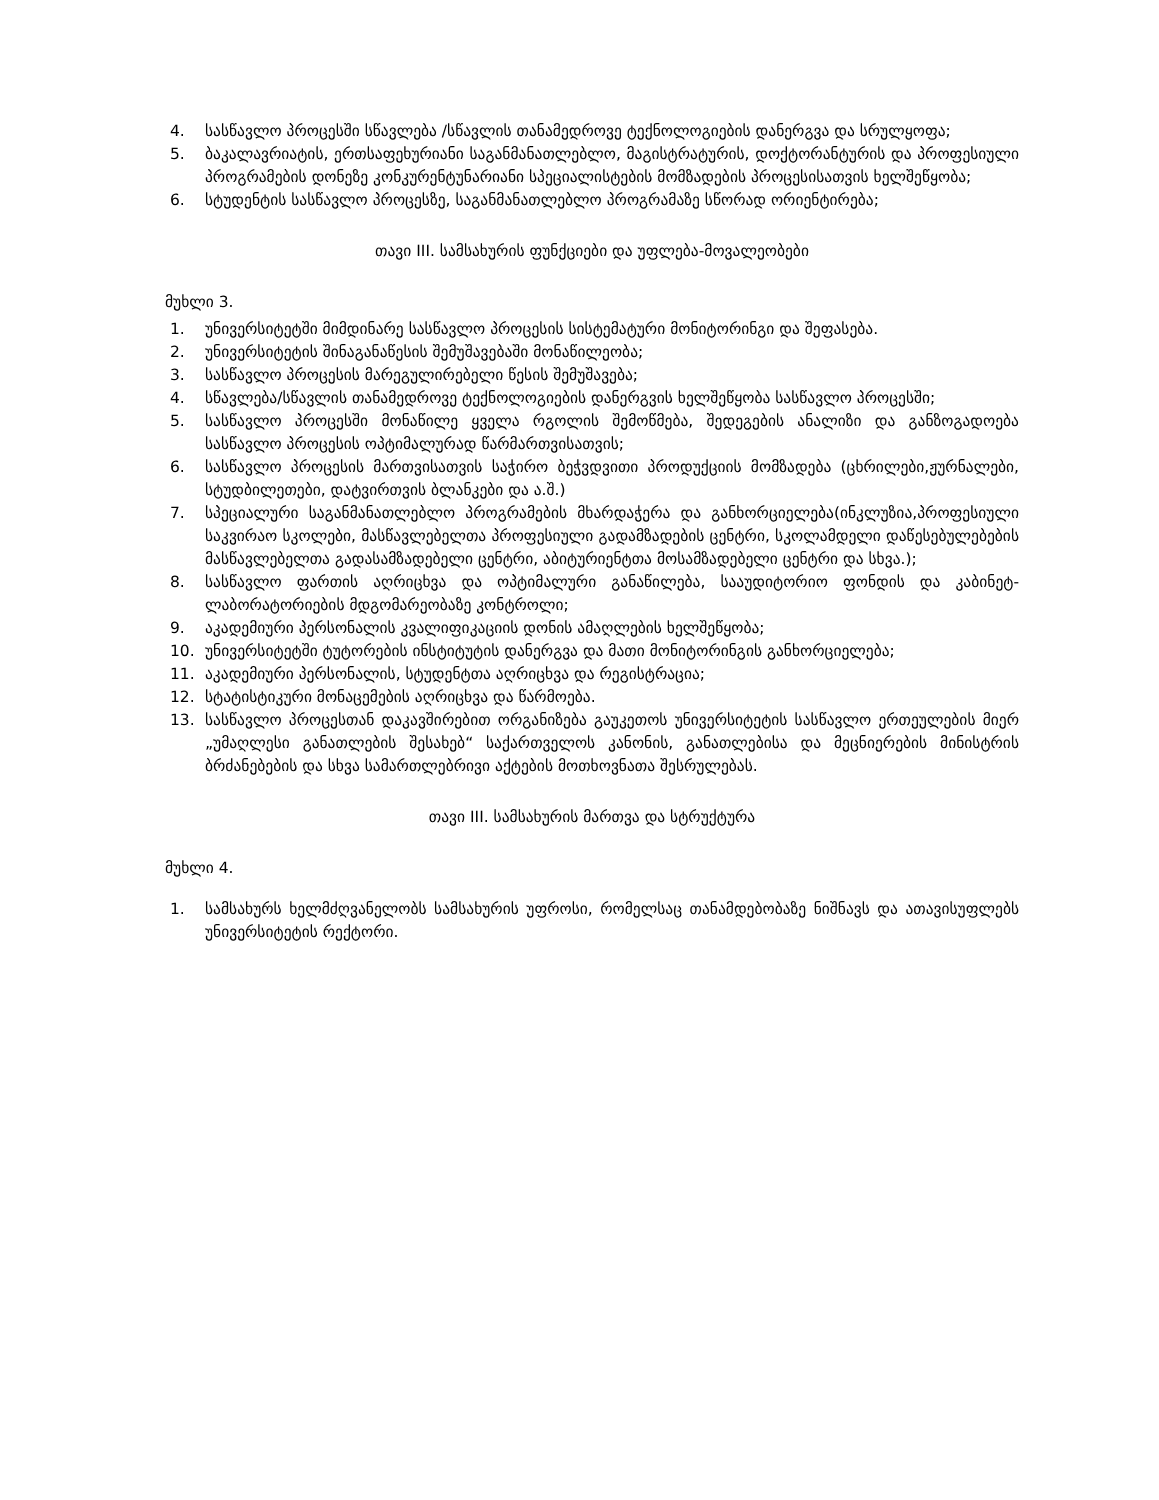4. სასწავლო პროცესში სწავლება /სწავლის თანამედროვე ტექნოლოგიების დანერგვა და სრულყოფა;
5. ბაკალავრიატის, ერთსაფეხურიანი საგანმანათლებლო, მაგისტრატურის, დოქტორანტურის და პროფესიული პროგრამების დონეზე კონკურენტუნარიანი სპეციალისტების მომზადების პროცესისათვის ხელშეწყობა;
6. სტუდენტის სასწავლო პროცესზე, საგანმანათლებლო პროგრამაზე სწორად ორიენტირება;
თავი III. სამსახურის ფუნქციები და უფლება-მოვალეობები
მუხლი 3.
1. უნივერსიტეტში მიმდინარე სასწავლო პროცესის სისტემატური მონიტორინგი და შეფასება.
2. უნივერსიტეტის შინაგანაწესის შემუშავებაში მონაწილეობა;
3. სასწავლო პროცესის მარეგულირებელი წესის შემუშავება;
4. სწავლება/სწავლის თანამედროვე ტექნოლოგიების დანერგვის ხელშეწყობა სასწავლო პროცესში;
5. სასწავლო პროცესში მონაწილე ყველა რგოლის შემოწმება, შედეგების ანალიზი და განზოგადოება სასწავლო პროცესის ოპტიმალურად წარმართვისათვის;
6. სასწავლო პროცესის მართვისათვის საჭირო ბეჭვდვითი პროდუქციის მომზადება (ცხრილები,ჟურნალები, სტუდბილეთები, დატვირთვის ბლანკები და ა.შ.)
7. სპეციალური საგანმანათლებლო პროგრამების მხარდაჭერა და განხორციელება(ინკლუზია,პროფესიული საკვირაო სკოლები, მასწავლებელთა პროფესიული გადამზადების ცენტრი, სკოლამდელი დაწესებულებების მასწავლებელთა გადასამზადებელი ცენტრი, აბიტურიენტთა მოსამზადებელი ცენტრი და სხვა.);
8. სასწავლო ფართის აღრიცხვა და ოპტიმალური განაწილება, სააუდიტორიო ფონდის და კაბინეტ-ლაბორატორიების მდგომარეობაზე კონტროლი;
9. აკადემიური პერსონალის კვალიფიკაციის დონის ამაღლების ხელშეწყობა;
10. უნივერსიტეტში ტუტორების ინსტიტუტის დანერგვა და მათი მონიტორინგის განხორციელება;
11. აკადემიური პერსონალის, სტუდენტთა აღრიცხვა და რეგისტრაცია;
12. სტატისტიკური მონაცემების აღრიცხვა და წარმოება.
13. სასწავლო პროცესთან დაკავშირებით ორგანიზება გაუკეთოს უნივერსიტეტის სასწავლო ერთეულების მიერ „უმაღლესი განათლების შესახებ“ საქართველოს კანონის, განათლებისა და მეცნიერების მინისტრის ბრძანებების და სხვა სამართლებრივი აქტების მოთხოვნათა შესრულებას.
თავი III. სამსახურის მართვა და სტრუქტურა
მუხლი 4.
1. სამსახურს ხელმძღვანელობს სამსახურის უფროსი, რომელსაც თანამდებობაზე ნიშნავს და ათავისუფლებს უნივერსიტეტის რექტორი.